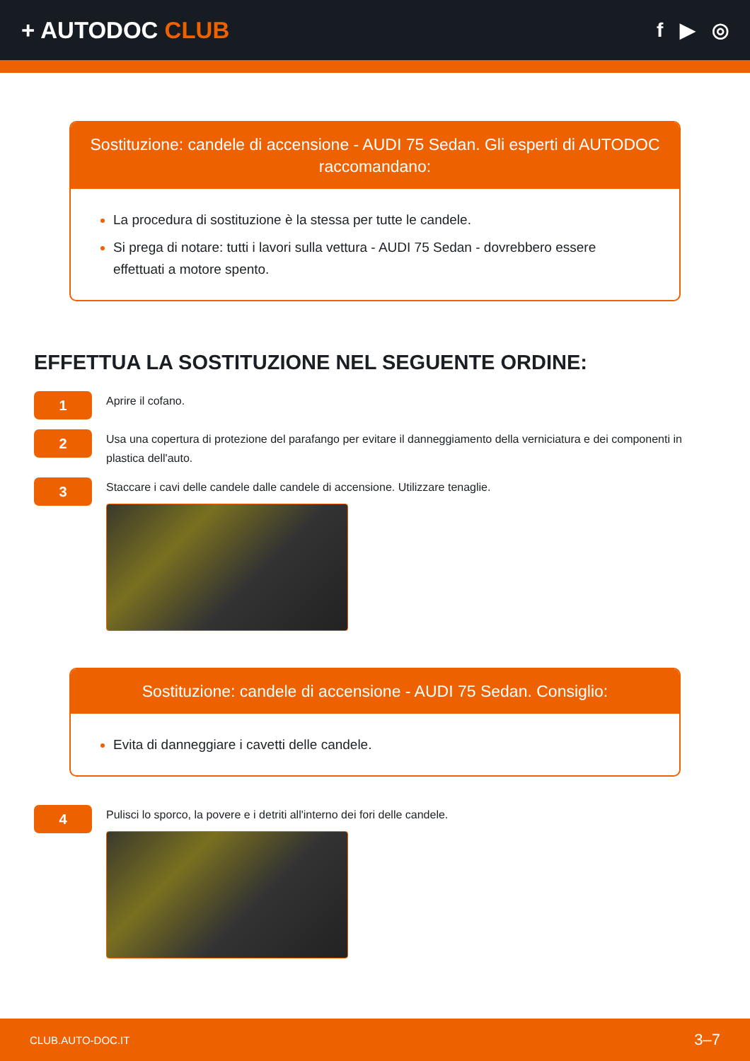+ AUTODOC CLUB
f ▶ ◎
Sostituzione: candele di accensione - AUDI 75 Sedan. Gli esperti di AUTODOC raccomandano:
La procedura di sostituzione è la stessa per tutte le candele.
Si prega di notare: tutti i lavori sulla vettura - AUDI 75 Sedan - dovrebbero essere effettuati a motore spento.
EFFETTUA LA SOSTITUZIONE NEL SEGUENTE ORDINE:
1
Aprire il cofano.
2
Usa una copertura di protezione del parafango per evitare il danneggiamento della verniciatura e dei componenti in plastica dell'auto.
3
Staccare i cavi delle candele dalle candele di accensione. Utilizzare tenaglie.
Sostituzione: candele di accensione - AUDI 75 Sedan. Consiglio:
Evita di danneggiare i cavetti delle candele.
4
Pulisci lo sporco, la povere e i detriti all'interno dei fori delle candele.
CLUB.AUTO-DOC.IT 3–7